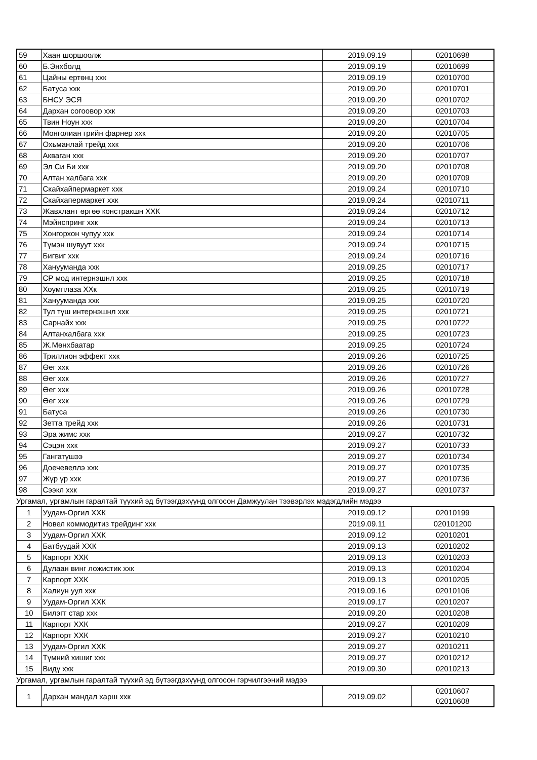| 59 | Хаан шоршоолж | 2019.09.19 | 02010698 |
| 60 | Б.Энхболд | 2019.09.19 | 02010699 |
| 61 | Цайны ертөнц ххк | 2019.09.19 | 02010700 |
| 62 | Батуса ххк | 2019.09.20 | 02010701 |
| 63 | БНСУ ЭСЯ | 2019.09.20 | 02010702 |
| 64 | Дархан согоовор ххк | 2019.09.20 | 02010703 |
| 65 | Твин Ноун ххк | 2019.09.20 | 02010704 |
| 66 | Монголиан грийн фарнер ххк | 2019.09.20 | 02010705 |
| 67 | Охьманлай трейд ххк | 2019.09.20 | 02010706 |
| 68 | Акваган ххк | 2019.09.20 | 02010707 |
| 69 | Эл Си Би ххк | 2019.09.20 | 02010708 |
| 70 | Алтан халбага ххк | 2019.09.20 | 02010709 |
| 71 | Скайхайпермаркет ххк | 2019.09.24 | 02010710 |
| 72 | Скайхапермаркет ххк | 2019.09.24 | 02010711 |
| 73 | Жавхлант өргөө констракшн ХХК | 2019.09.24 | 02010712 |
| 74 | Мэйнспринг ххк | 2019.09.24 | 02010713 |
| 75 | Хонгорхон чупуу ххк | 2019.09.24 | 02010714 |
| 76 | Түмэн шувуут ххк | 2019.09.24 | 02010715 |
| 77 | Бигвиг ххк | 2019.09.24 | 02010716 |
| 78 | Ханууманда ххк | 2019.09.25 | 02010717 |
| 79 | СР мод интернэшнл ххк | 2019.09.25 | 02010718 |
| 80 | Хоумплаза ХХк | 2019.09.25 | 02010719 |
| 81 | Ханууманда ххк | 2019.09.25 | 02010720 |
| 82 | Тул түш интернэшнл ххк | 2019.09.25 | 02010721 |
| 83 | Сарнайх ххк | 2019.09.25 | 02010722 |
| 84 | Алтанхалбага ххк | 2019.09.25 | 02010723 |
| 85 | Ж.Мөнхбаатар | 2019.09.25 | 02010724 |
| 86 | Триллион эффект ххк | 2019.09.26 | 02010725 |
| 87 | Өег ххк | 2019.09.26 | 02010726 |
| 88 | Өег ххк | 2019.09.26 | 02010727 |
| 89 | Өег ххк | 2019.09.26 | 02010728 |
| 90 | Өег ххк | 2019.09.26 | 02010729 |
| 91 | Батуса | 2019.09.26 | 02010730 |
| 92 | Зетта трейд ххк | 2019.09.26 | 02010731 |
| 93 | Эра жимс ххк | 2019.09.27 | 02010732 |
| 94 | Сэцэн ххк | 2019.09.27 | 02010733 |
| 95 | Гангатүшээ | 2019.09.27 | 02010734 |
| 96 | Доечевеллэ ххк | 2019.09.27 | 02010735 |
| 97 | Жүр үр ххк | 2019.09.27 | 02010736 |
| 98 | Сээкл ххк | 2019.09.27 | 02010737 |
Ургамал, ургамлын гаралтай түүхий эд бүтээгдэхүүнд олгосон Дамжуулан тээвэрлэх мэдэгдлийн мэдээ
| 1 | Уудам-Оргил ХХК | 2019.09.12 | 02010199 |
| 2 | Новел коммодитиз трейдинг ххк | 2019.09.11 | 020101200 |
| 3 | Уудам-Оргил ХХК | 2019.09.12 | 02010201 |
| 4 | Батбуудай ХХК | 2019.09.13 | 02010202 |
| 5 | Карпорт ХХК | 2019.09.13 | 02010203 |
| 6 | Дулаан винг ложистик ххк | 2019.09.13 | 02010204 |
| 7 | Карпорт ХХК | 2019.09.13 | 02010205 |
| 8 | Халиун уул ххк | 2019.09.16 | 02010106 |
| 9 | Уудам-Оргил ХХК | 2019.09.17 | 02010207 |
| 10 | Билэгт стар ххк | 2019.09.20 | 02010208 |
| 11 | Карпорт ХХК | 2019.09.27 | 02010209 |
| 12 | Карпорт ХХК | 2019.09.27 | 02010210 |
| 13 | Уудам-Оргил ХХК | 2019.09.27 | 02010211 |
| 14 | Түмний хишиг ххк | 2019.09.27 | 02010212 |
| 15 | Видү ххк | 2019.09.30 | 02010213 |
Ургамал, ургамлын гаралтай түүхий эд бүтээгдэхүүнд олгосон гэрчилгээний мэдээ
| 1 | Дархан мандал харш ххк | 2019.09.02 | 02010607 02010608 |